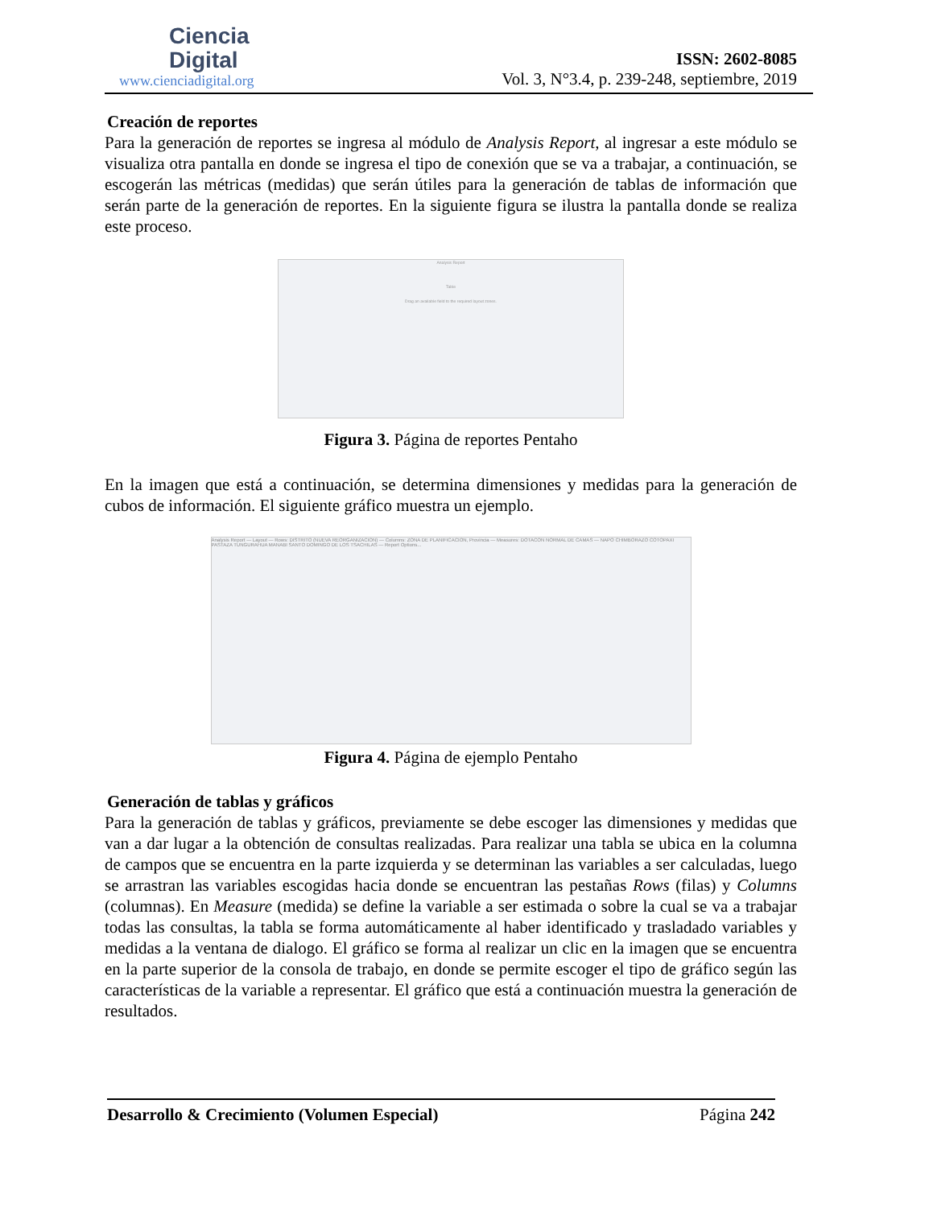Ciencia
Digital
www.cienciadigital.org
ISSN: 2602-8085
Vol. 3, N°3.4, p. 239-248, septiembre, 2019
Creación de reportes
Para la generación de reportes se ingresa al módulo de Analysis Report, al ingresar a este módulo se visualiza otra pantalla en donde se ingresa el tipo de conexión que se va a trabajar, a continuación, se escogerán las métricas (medidas) que serán útiles para la generación de tablas de información que serán parte de la generación de reportes. En la siguiente figura se ilustra la pantalla donde se realiza este proceso.
Analysis Report
Table
Drag an available field to the required layout zones.
Figura 3. Página de reportes Pentaho
En la imagen que está a continuación, se determina dimensiones y medidas para la generación de cubos de información. El siguiente gráfico muestra un ejemplo.
Analysis Report — Layout — Rows: DISTRITO (NUEVA REORGANIZACION) — Columns: ZONA DE PLANIFICACION, Provincia — Measures: DOTACON NORMAL DE CAMAS — NAPO CHIMBORAZO COTOPAXI PASTAZA TUNGURAHUA MANABI SANTO DOMINGO DE LOS TSACHILAS — Report Options...
Figura 4. Página de ejemplo Pentaho
Generación de tablas y gráficos
Para la generación de tablas y gráficos, previamente se debe escoger las dimensiones y medidas que van a dar lugar a la obtención de consultas realizadas. Para realizar una tabla se ubica en la columna de campos que se encuentra en la parte izquierda y se determinan las variables a ser calculadas, luego se arrastran las variables escogidas hacia donde se encuentran las pestañas Rows (filas) y Columns (columnas). En Measure (medida) se define la variable a ser estimada o sobre la cual se va a trabajar todas las consultas, la tabla se forma automáticamente al haber identificado y trasladado variables y medidas a la ventana de dialogo. El gráfico se forma al realizar un clic en la imagen que se encuentra en la parte superior de la consola de trabajo, en donde se permite escoger el tipo de gráfico según las características de la variable a representar. El gráfico que está a continuación muestra la generación de resultados.
Desarrollo & Crecimiento (Volumen Especial) Página 242